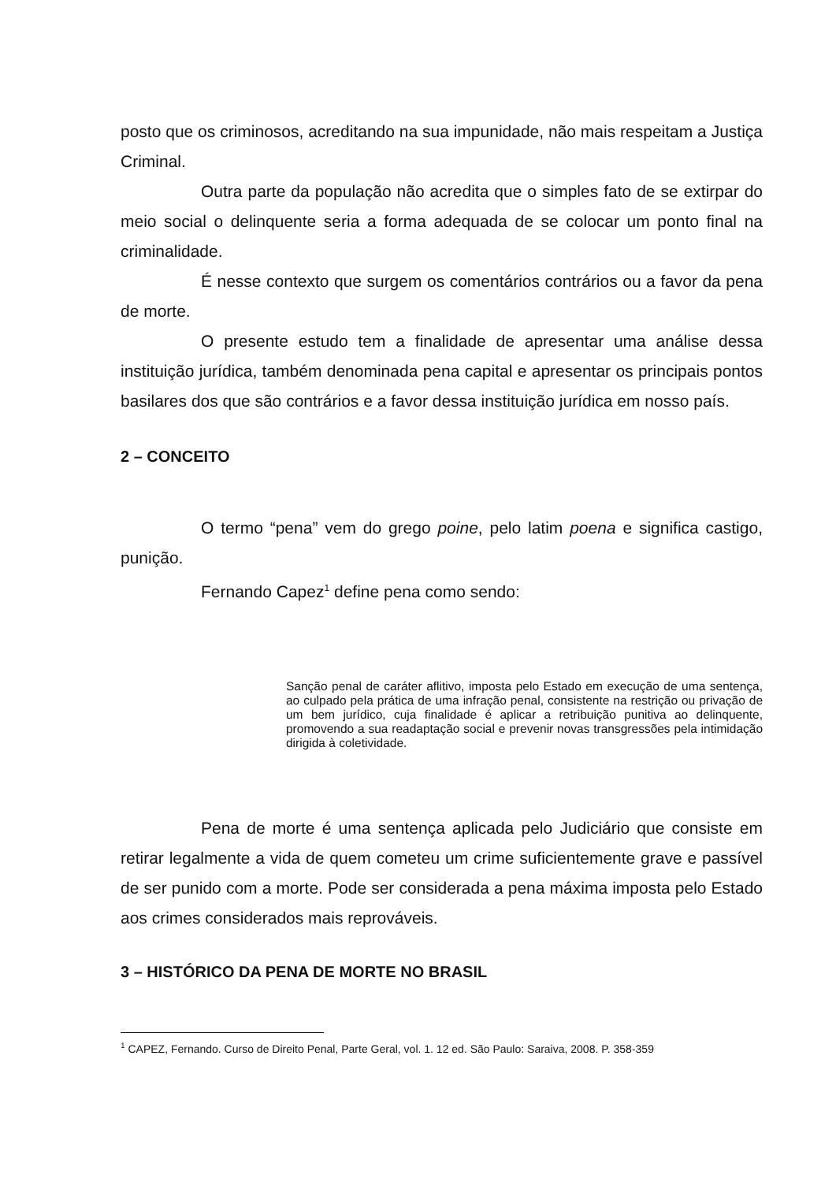posto que os criminosos, acreditando na sua impunidade, não mais respeitam a Justiça Criminal.
Outra parte da população não acredita que o simples fato de se extirpar do meio social o delinquente seria a forma adequada de se colocar um ponto final na criminalidade.
É nesse contexto que surgem os comentários contrários ou a favor da pena de morte.
O presente estudo tem a finalidade de apresentar uma análise dessa instituição jurídica, também denominada pena capital e apresentar os principais pontos basilares dos que são contrários e a favor dessa instituição jurídica em nosso país.
2 – CONCEITO
O termo “pena” vem do grego poine, pelo latim poena e significa castigo, punição.
Fernando Capez<sup>1</sup> define pena como sendo:
Sanção penal de caráter aflitivo, imposta pelo Estado em execução de uma sentença, ao culpado pela prática de uma infração penal, consistente na restrição ou privação de um bem jurídico, cuja finalidade é aplicar a retribuição punitiva ao delinquente, promovendo a sua readaptação social e prevenir novas transgressões pela intimidação dirigida à coletividade.
Pena de morte é uma sentença aplicada pelo Judiciário que consiste em retirar legalmente a vida de quem cometeu um crime suficientemente grave e passível de ser punido com a morte. Pode ser considerada a pena máxima imposta pelo Estado aos crimes considerados mais reprováveis.
3 – HISTÓRICO DA PENA DE MORTE NO BRASIL
<sup>1</sup> CAPEZ, Fernando. Curso de Direito Penal, Parte Geral, vol. 1. 12 ed. São Paulo: Saraiva, 2008. P. 358-359